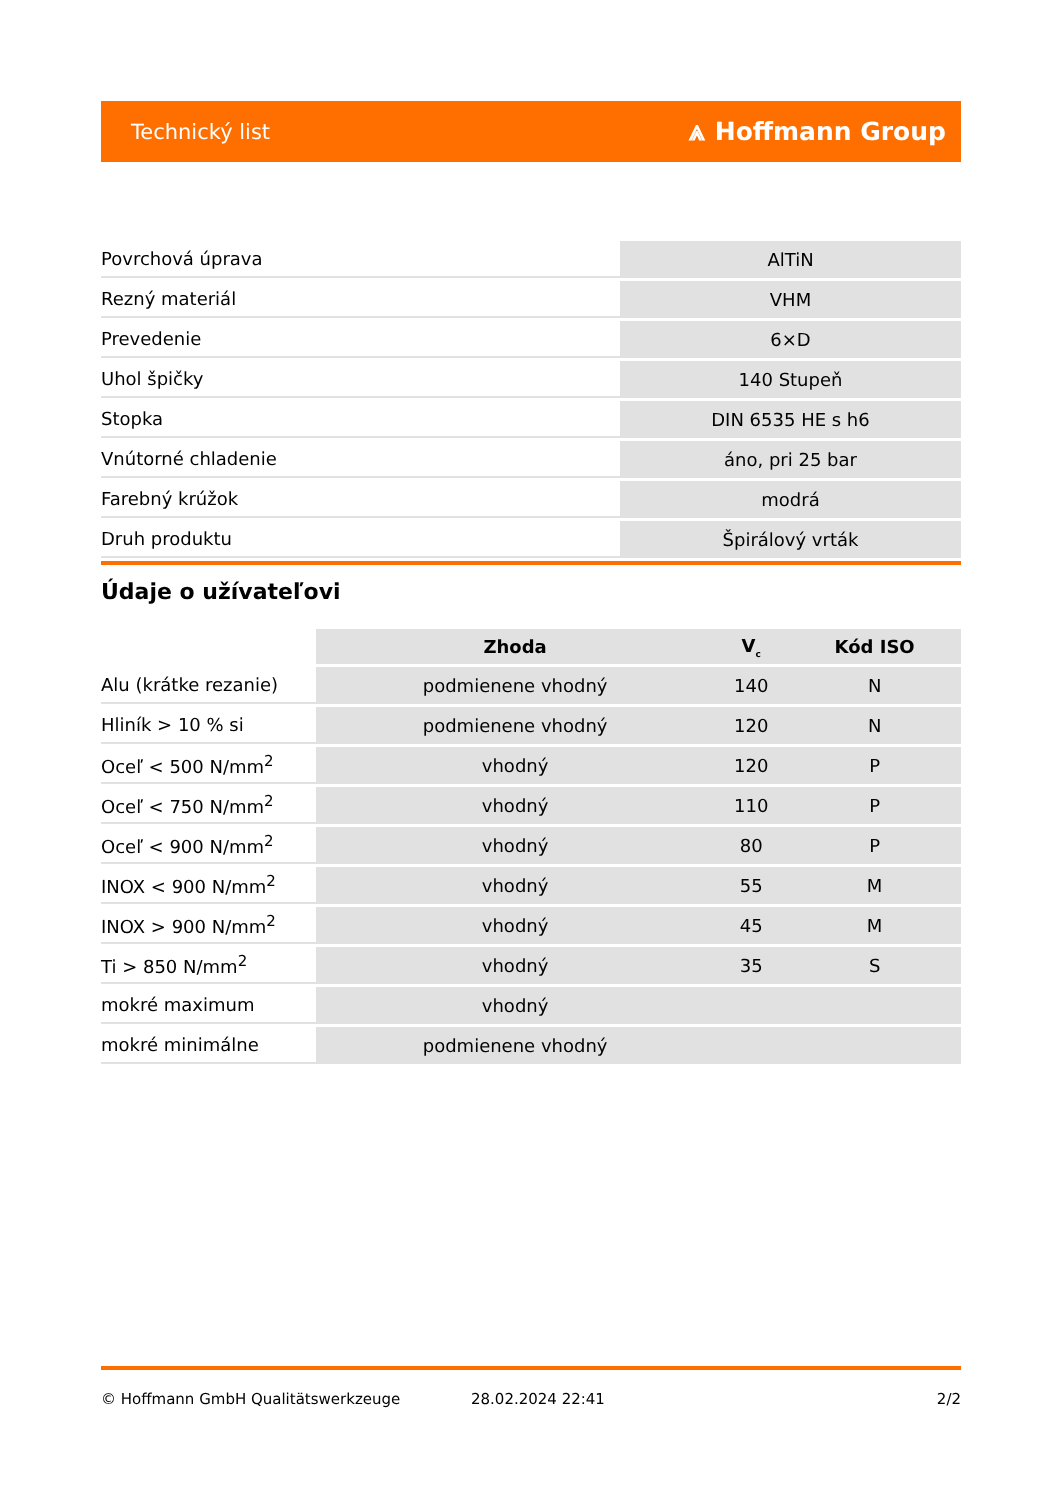Technický list ⩓ Hoffmann Group
| Povrchová úprava | AlTiN |
| Rezný materiál | VHM |
| Prevedenie | 6×D |
| Uhol špičky | 140 Stupeň |
| Stopka | DIN 6535 HE s h6 |
| Vnútorné chladenie | áno, pri 25 bar |
| Farebný krúžok | modrá |
| Druh produktu | Špirálový vrták |
Údaje o užívateľovi
| | Zhoda | V<sub>c</sub> | Kód ISO |
| --- | --- | --- | --- |
| Alu (krátke rezanie) | podmienene vhodný | 140 | N |
| Hliník > 10 % si | podmienene vhodný | 120 | N |
| Oceľ < 500 N/mm<sup>2</sup> | vhodný | 120 | P |
| Oceľ < 750 N/mm<sup>2</sup> | vhodný | 110 | P |
| Oceľ < 900 N/mm<sup>2</sup> | vhodný | 80 | P |
| INOX < 900 N/mm<sup>2</sup> | vhodný | 55 | M |
| INOX > 900 N/mm<sup>2</sup> | vhodný | 45 | M |
| Ti > 850 N/mm<sup>2</sup> | vhodný | 35 | S |
| mokré maximum | vhodný | | |
| mokré minimálne | podmienene vhodný | | |
© Hoffmann GmbH Qualitätswerkzeuge 28.02.2024 22:41 2/2